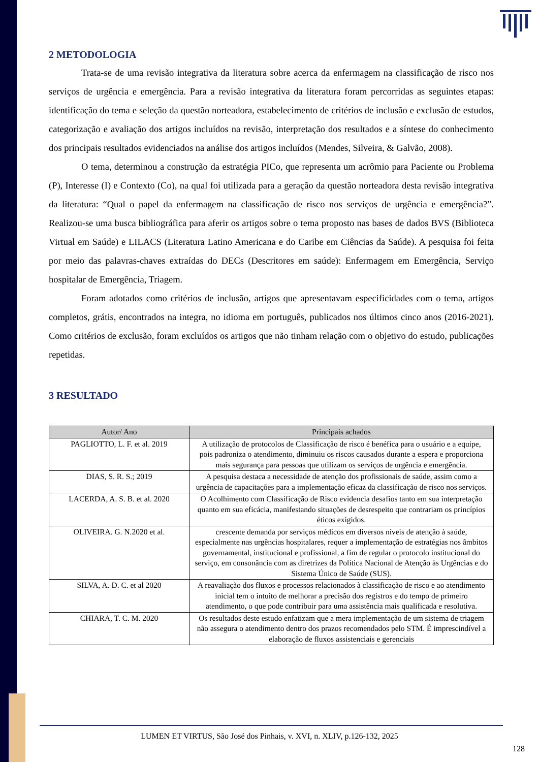2 METODOLOGIA
Trata-se de uma revisão integrativa da literatura sobre acerca da enfermagem na classificação de risco nos serviços de urgência e emergência. Para a revisão integrativa da literatura foram percorridas as seguintes etapas: identificação do tema e seleção da questão norteadora, estabelecimento de critérios de inclusão e exclusão de estudos, categorização e avaliação dos artigos incluídos na revisão, interpretação dos resultados e a síntese do conhecimento dos principais resultados evidenciados na análise dos artigos incluídos (Mendes, Silveira, & Galvão, 2008).
O tema, determinou a construção da estratégia PICo, que representa um acrômio para Paciente ou Problema (P), Interesse (I) e Contexto (Co), na qual foi utilizada para a geração da questão norteadora desta revisão integrativa da literatura: “Qual o papel da enfermagem na classificação de risco nos serviços de urgência e emergência?”. Realizou-se uma busca bibliográfica para aferir os artigos sobre o tema proposto nas bases de dados BVS (Biblioteca Virtual em Saúde) e LILACS (Literatura Latino Americana e do Caribe em Ciências da Saúde). A pesquisa foi feita por meio das palavras-chaves extraídas do DECs (Descritores em saúde): Enfermagem em Emergência, Serviço hospitalar de Emergência, Triagem.
Foram adotados como critérios de inclusão, artigos que apresentavam especificidades com o tema, artigos completos, grátis, encontrados na integra, no idioma em português, publicados nos últimos cinco anos (2016-2021). Como critérios de exclusão, foram excluídos os artigos que não tinham relação com o objetivo do estudo, publicações repetidas.
3 RESULTADO
| Autor/ Ano | Principais achados |
| --- | --- |
| PAGLIOTTO, L. F. et al. 2019 | A utilização de protocolos de Classificação de risco é benéfica para o usuário e a equipe, pois padroniza o atendimento, diminuiu os riscos causados durante a espera e proporciona mais segurança para pessoas que utilizam os serviços de urgência e emergência. |
| DIAS, S. R. S.; 2019 | A pesquisa destaca a necessidade de atenção dos profissionais de saúde, assim como a urgência de capacitações para a implementação eficaz da classificação de risco nos serviços. |
| LACERDA, A. S. B. et al. 2020 | O Acolhimento com Classificação de Risco evidencia desafios tanto em sua interpretação quanto em sua eficácia, manifestando situações de desrespeito que contrariam os princípios éticos exigidos. |
| OLIVEIRA. G. N.2020 et al. | crescente demanda por serviços médicos em diversos níveis de atenção à saúde, especialmente nas urgências hospitalares, requer a implementação de estratégias nos âmbitos governamental, institucional e profissional, a fim de regular o protocolo institucional do serviço, em consonância com as diretrizes da Política Nacional de Atenção às Urgências e do Sistema Único de Saúde (SUS). |
| SILVA, A. D. C. et al 2020 | A reavaliação dos fluxos e processos relacionados à classificação de risco e ao atendimento inicial tem o intuito de melhorar a precisão dos registros e do tempo de primeiro atendimento, o que pode contribuir para uma assistência mais qualificada e resolutiva. |
| CHIARA, T. C. M. 2020 | Os resultados deste estudo enfatizam que a mera implementação de um sistema de triagem não assegura o atendimento dentro dos prazos recomendados pelo STM. É imprescindível a elaboração de fluxos assistenciais e gerenciais |
LUMEN ET VIRTUS, São José dos Pinhais, v. XVI, n. XLIV, p.126-132, 2025
128